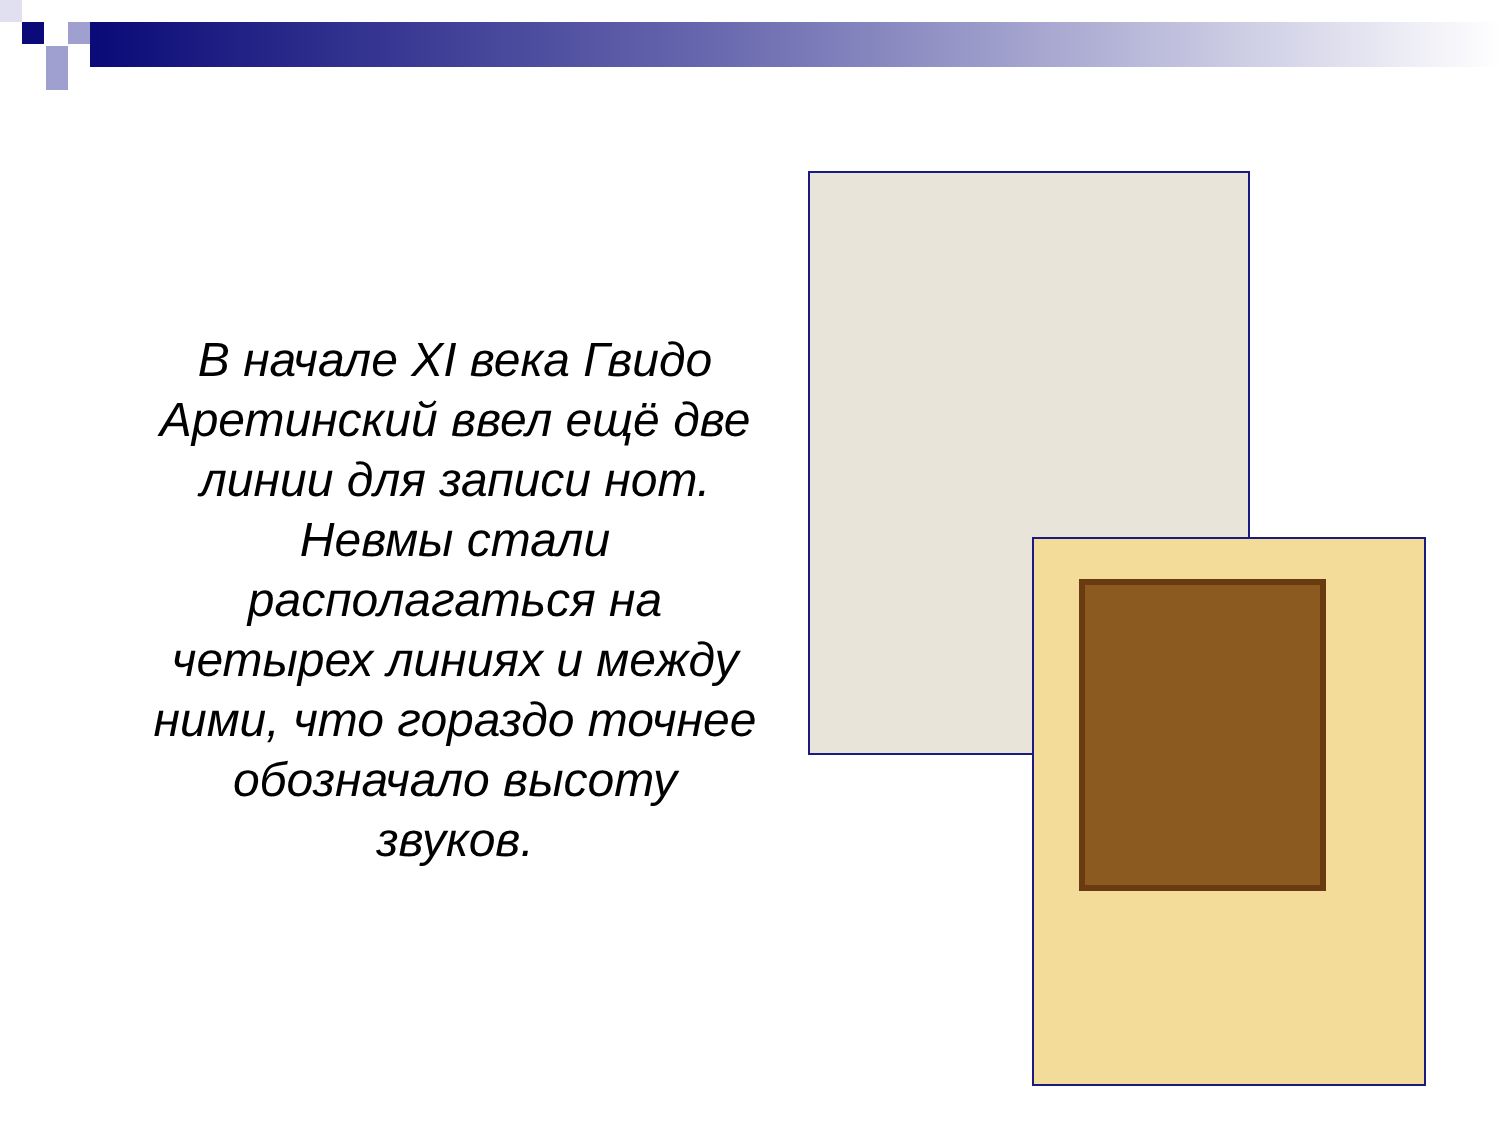В начале XI века Гвидо Аретинский ввел ещё две линии для записи нот. Невмы стали располагаться на четырех линиях и между ними, что гораздо точнее обозначало высоту звуков.